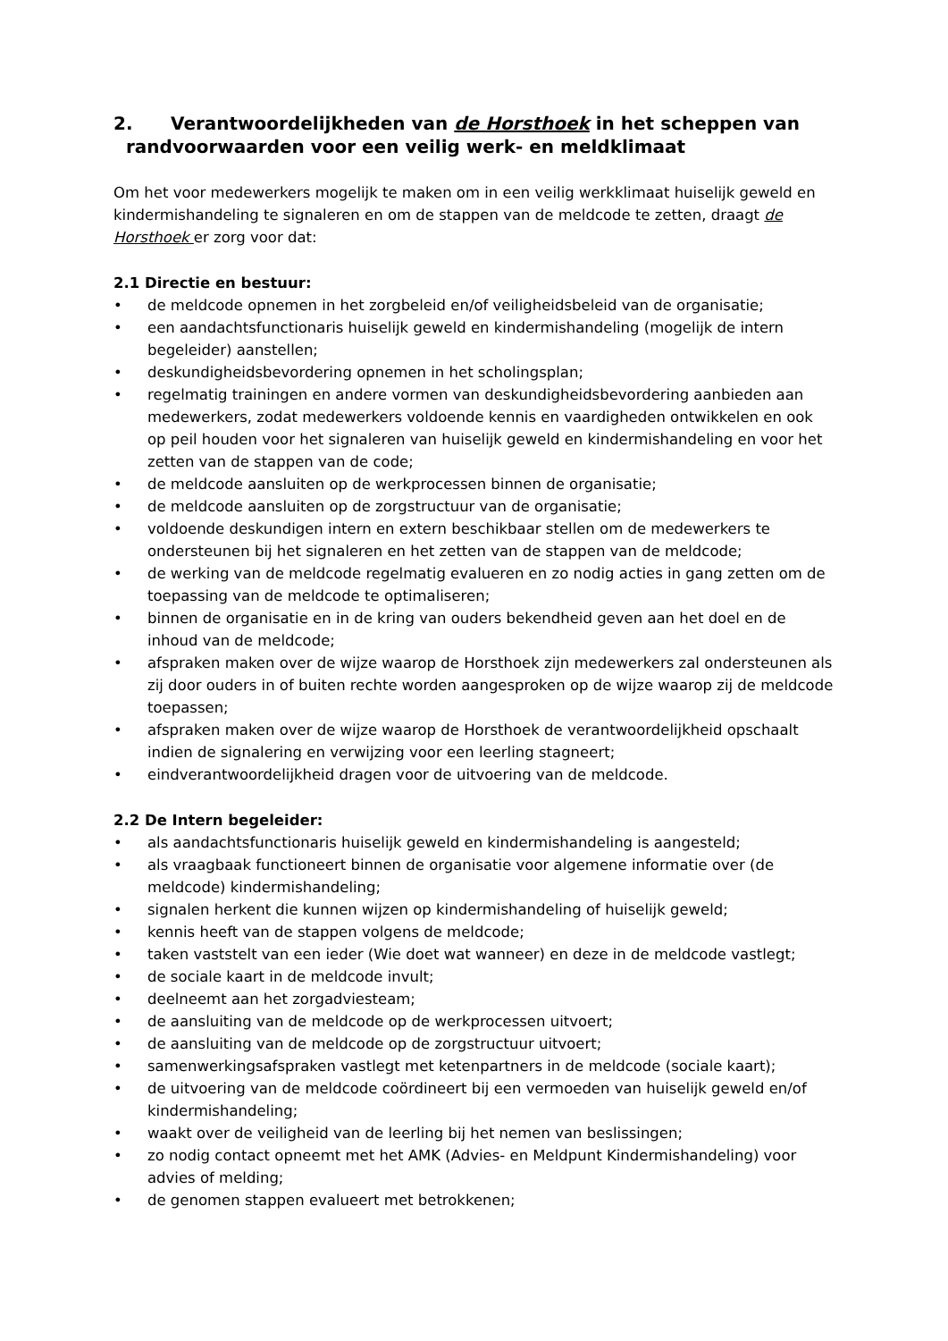2. Verantwoordelijkheden van de Horsthoek in het scheppen van
randvoorwaarden voor een veilig werk- en meldklimaat
Om het voor medewerkers mogelijk te maken om in een veilig werkklimaat huiselijk geweld en kindermishandeling te signaleren en om de stappen van de meldcode te zetten, draagt de Horsthoek er zorg voor dat:
2.1 Directie en bestuur:
• de meldcode opnemen in het zorgbeleid en/of veiligheidsbeleid van de organisatie;
• een aandachtsfunctionaris huiselijk geweld en kindermishandeling (mogelijk de intern begeleider) aanstellen;
• deskundigheidsbevordering opnemen in het scholingsplan;
• regelmatig trainingen en andere vormen van deskundigheidsbevordering aanbieden aan medewerkers, zodat medewerkers voldoende kennis en vaardigheden ontwikkelen en ook op peil houden voor het signaleren van huiselijk geweld en kindermishandeling en voor het zetten van de stappen van de code;
• de meldcode aansluiten op de werkprocessen binnen de organisatie;
• de meldcode aansluiten op de zorgstructuur van de organisatie;
• voldoende deskundigen intern en extern beschikbaar stellen om de medewerkers te ondersteunen bij het signaleren en het zetten van de stappen van de meldcode;
• de werking van de meldcode regelmatig evalueren en zo nodig acties in gang zetten om de toepassing van de meldcode te optimaliseren;
• binnen de organisatie en in de kring van ouders bekendheid geven aan het doel en de inhoud van de meldcode;
• afspraken maken over de wijze waarop de Horsthoek zijn medewerkers zal ondersteunen als zij door ouders in of buiten rechte worden aangesproken op de wijze waarop zij de meldcode toepassen;
• afspraken maken over de wijze waarop de Horsthoek de verantwoordelijkheid opschaalt indien de signalering en verwijzing voor een leerling stagneert;
• eindverantwoordelijkheid dragen voor de uitvoering van de meldcode.
2.2 De Intern begeleider:
• als aandachtsfunctionaris huiselijk geweld en kindermishandeling is aangesteld;
• als vraagbaak functioneert binnen de organisatie voor algemene informatie over (de meldcode) kindermishandeling;
• signalen herkent die kunnen wijzen op kindermishandeling of huiselijk geweld;
• kennis heeft van de stappen volgens de meldcode;
• taken vaststelt van een ieder (Wie doet wat wanneer) en deze in de meldcode vastlegt;
• de sociale kaart in de meldcode invult;
• deelneemt aan het zorgadviesteam;
• de aansluiting van de meldcode op de werkprocessen uitvoert;
• de aansluiting van de meldcode op de zorgstructuur uitvoert;
• samenwerkingsafspraken vastlegt met ketenpartners in de meldcode (sociale kaart);
• de uitvoering van de meldcode coördineert bij een vermoeden van huiselijk geweld en/of kindermishandeling;
• waakt over de veiligheid van de leerling bij het nemen van beslissingen;
• zo nodig contact opneemt met het AMK (Advies- en Meldpunt Kindermishandeling) voor advies of melding;
• de genomen stappen evalueert met betrokkenen;